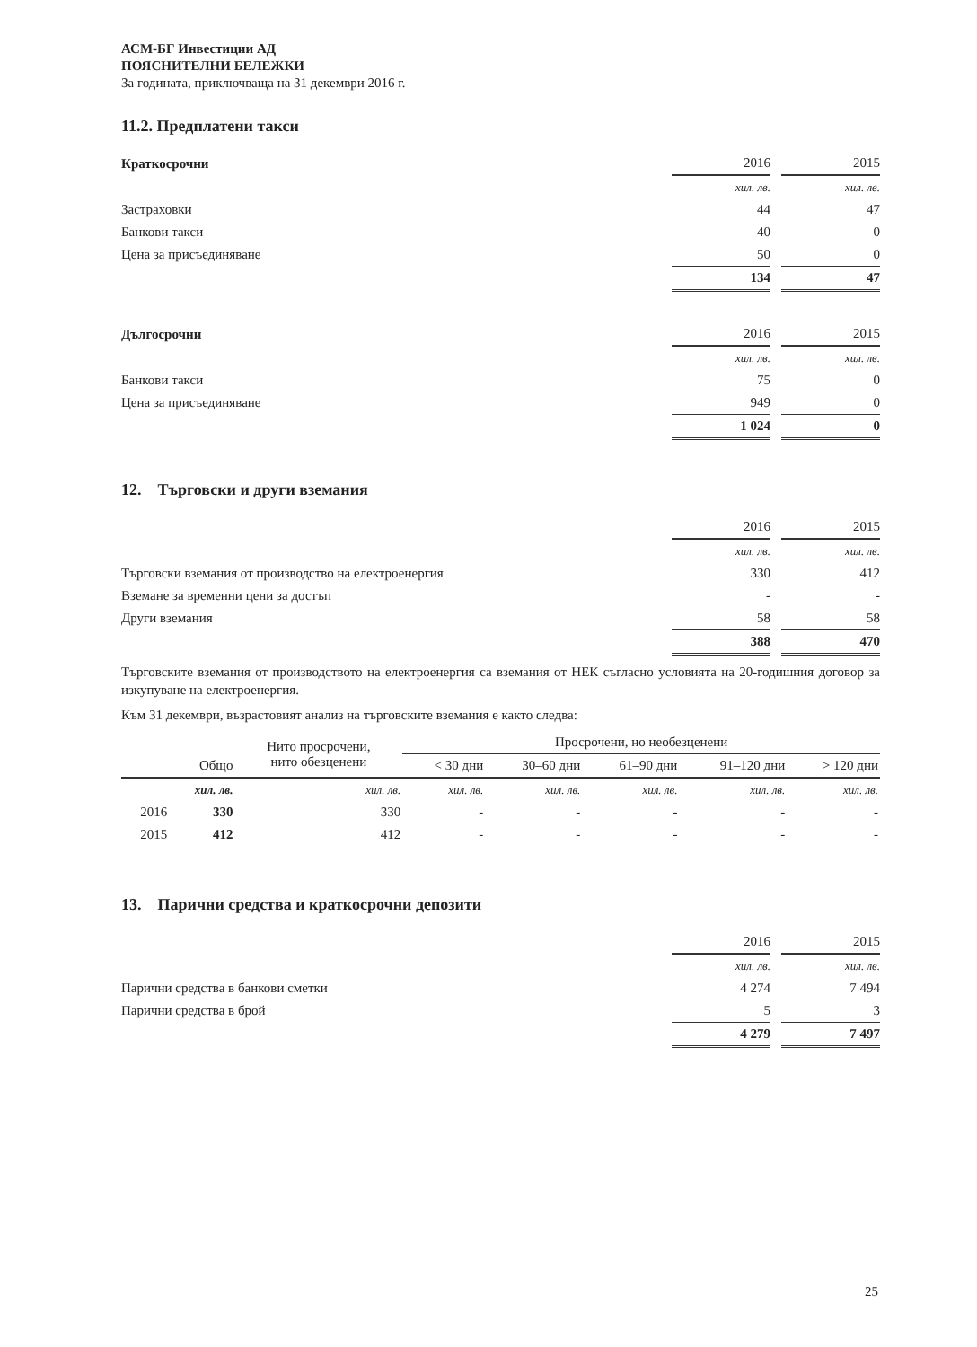АСМ-БГ Инвестиции АД
ПОЯСНИТЕЛНИ БЕЛЕЖКИ
За годината, приключваща на 31 декември 2016 г.
11.2. Предплатени такси
| Краткосрочни | 2016 | | 2015 |
| | хил. лв. | | хил. лв. |
| Застраховки | 44 | | 47 |
| Банкови такси | 40 | | 0 |
| Цена за присъединяване | 50 | | 0 |
| | 134 | | 47 |
| Дългосрочни | 2016 | | 2015 |
| | хил. лв. | | хил. лв. |
| Банкови такси | 75 | | 0 |
| Цена за присъединяване | 949 | | 0 |
| | 1 024 | | 0 |
12. Търговски и други вземания
| | 2016 | | 2015 |
| | хил. лв. | | хил. лв. |
| Търговски вземания от производство на електроенергия | 330 | | 412 |
| Вземане за временни цени за достъп | - | | - |
| Други вземания | 58 | | 58 |
| | 388 | | 470 |
Търговските вземания от производството на електроенергия са вземания от НЕК съгласно условията на 20-годишния договор за изкупуване на електроенергия.
Към 31 декември, възрастовият анализ на търговските вземания е както следва:
| | | Нито просрочени, нито обезценени | Просрочени, но необезценени | | | | |
| --- | --- | --- | --- | --- | --- | --- | --- |
| | Общо | | < 30 дни | 30–60 дни | 61–90 дни | 91–120 дни | > 120 дни |
| | хил. лв. | хил. лв. | хил. лв. | хил. лв. | хил. лв. | хил. лв. | хил. лв. |
| 2016 | 330 | 330 | - | - | - | - | - |
| 2015 | 412 | 412 | - | - | - | - | - |
13. Парични средства и краткосрочни депозити
| | 2016 | | 2015 |
| | хил. лв. | | хил. лв. |
| Парични средства в банкови сметки | 4 274 | | 7 494 |
| Парични средства в брой | 5 | | 3 |
| | 4 279 | | 7 497 |
25